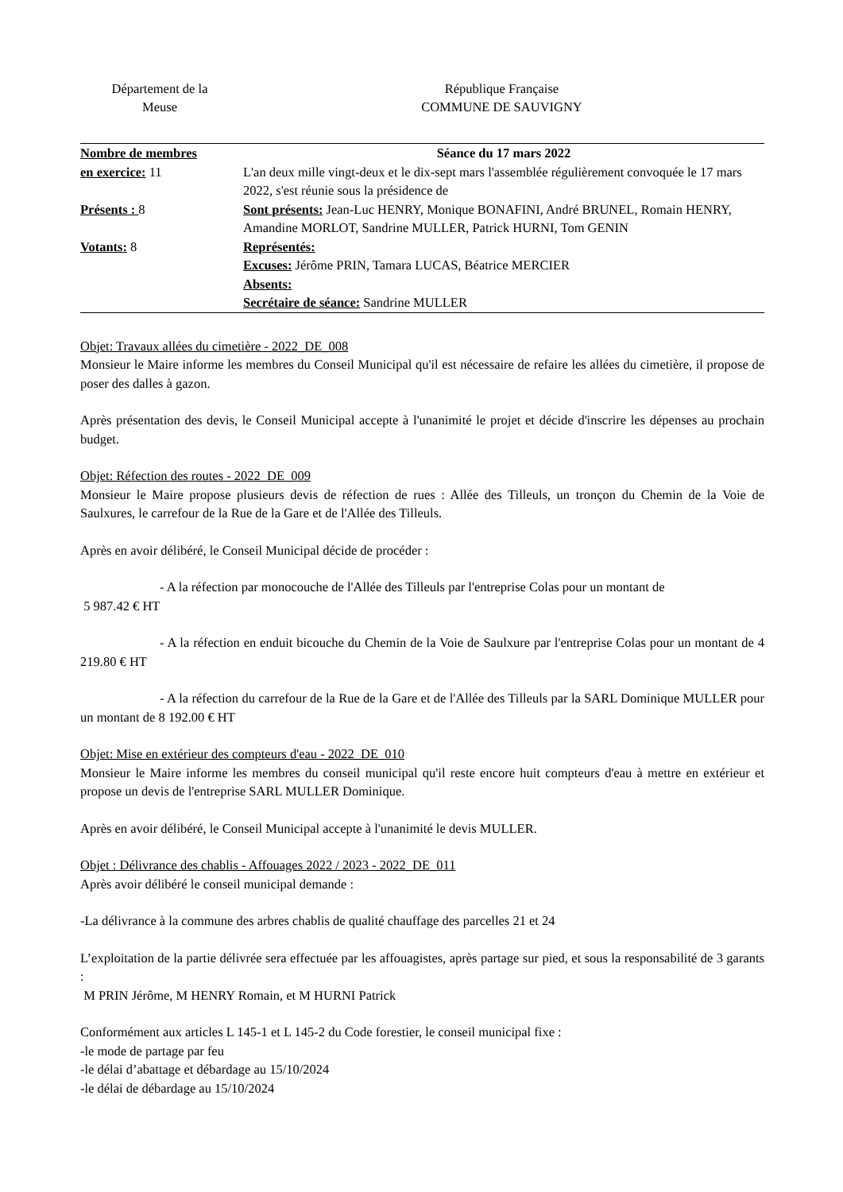Département de la
Meuse
République Française
COMMUNE DE SAUVIGNY
| Nombre de membres en exercice: 11 Présents : 8 Votants: 8 | Séance du 17 mars 2022 L'an deux mille vingt-deux et le dix-sept mars l'assemblée régulièrement convoquée le 17 mars 2022, s'est réunie sous la présidence de Sont présents: Jean-Luc HENRY, Monique BONAFINI, André BRUNEL, Romain HENRY, Amandine MORLOT, Sandrine MULLER, Patrick HURNI, Tom GENIN Représentés: Excuses: Jérôme PRIN, Tamara LUCAS, Béatrice MERCIER Absents: Secrétaire de séance: Sandrine MULLER |
Objet: Travaux allées du cimetière - 2022_DE_008
Monsieur le Maire informe les membres du Conseil Municipal qu'il est nécessaire de refaire les allées du cimetière, il propose de poser des dalles à gazon.
Après présentation des devis, le Conseil Municipal accepte à l'unanimité le projet et décide d'inscrire les dépenses au prochain budget.
Objet: Réfection des routes - 2022_DE_009
Monsieur le Maire propose plusieurs devis de réfection de rues : Allée des Tilleuls, un tronçon du Chemin de la Voie de Saulxures, le carrefour de la Rue de la Gare et de l'Allée des Tilleuls.
Après en avoir délibéré, le Conseil Municipal décide de procéder :
- A la réfection par monocouche de l'Allée des Tilleuls par l'entreprise Colas pour un montant de
5 987.42 € HT
- A la réfection en enduit bicouche du Chemin de la Voie de Saulxure par l'entreprise Colas pour un montant de 4 219.80 € HT
- A la réfection du carrefour de la Rue de la Gare et de l'Allée des Tilleuls par la SARL Dominique MULLER pour un montant de 8 192.00 € HT
Objet: Mise en extérieur des compteurs d'eau - 2022_DE_010
Monsieur le Maire informe les membres du conseil municipal qu'il reste encore huit compteurs d'eau à mettre en extérieur et propose un devis de l'entreprise SARL MULLER Dominique.
Après en avoir délibéré, le Conseil Municipal accepte à l'unanimité le devis MULLER.
Objet : Délivrance des chablis - Affouages 2022 / 2023 - 2022_DE_011
Après avoir délibéré le conseil municipal demande :
-La délivrance à la commune des arbres chablis de qualité chauffage des parcelles 21 et 24
L’exploitation de la partie délivrée sera effectuée par les affouagistes, après partage sur pied, et sous la responsabilité de 3 garants :
M PRIN Jérôme, M HENRY Romain, et M HURNI Patrick
Conformément aux articles L 145-1 et L 145-2 du Code forestier, le conseil municipal fixe :
-le mode de partage par feu
-le délai d’abattage et débardage au 15/10/2024
-le délai de débardage au 15/10/2024